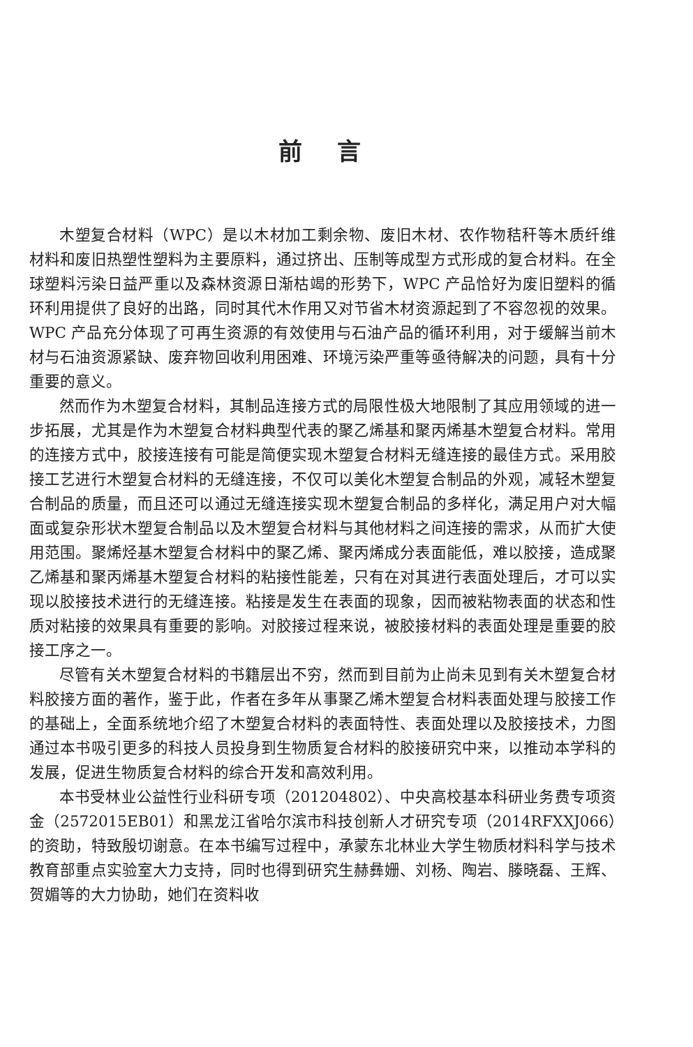前言
木塑复合材料（WPC）是以木材加工剩余物、废旧木材、农作物秸秆等木质纤维材料和废旧热塑性塑料为主要原料，通过挤出、压制等成型方式形成的复合材料。在全球塑料污染日益严重以及森林资源日渐枯竭的形势下，WPC 产品恰好为废旧塑料的循环利用提供了良好的出路，同时其代木作用又对节省木材资源起到了不容忽视的效果。WPC 产品充分体现了可再生资源的有效使用与石油产品的循环利用，对于缓解当前木材与石油资源紧缺、废弃物回收利用困难、环境污染严重等亟待解决的问题，具有十分重要的意义。
然而作为木塑复合材料，其制品连接方式的局限性极大地限制了其应用领域的进一步拓展，尤其是作为木塑复合材料典型代表的聚乙烯基和聚丙烯基木塑复合材料。常用的连接方式中，胶接连接有可能是简便实现木塑复合材料无缝连接的最佳方式。采用胶接工艺进行木塑复合材料的无缝连接，不仅可以美化木塑复合制品的外观，减轻木塑复合制品的质量，而且还可以通过无缝连接实现木塑复合制品的多样化，满足用户对大幅面或复杂形状木塑复合制品以及木塑复合材料与其他材料之间连接的需求，从而扩大使用范围。聚烯烃基木塑复合材料中的聚乙烯、聚丙烯成分表面能低，难以胶接，造成聚乙烯基和聚丙烯基木塑复合材料的粘接性能差，只有在对其进行表面处理后，才可以实现以胶接技术进行的无缝连接。粘接是发生在表面的现象，因而被粘物表面的状态和性质对粘接的效果具有重要的影响。对胶接过程来说，被胶接材料的表面处理是重要的胶接工序之一。
尽管有关木塑复合材料的书籍层出不穷，然而到目前为止尚未见到有关木塑复合材料胶接方面的著作，鉴于此，作者在多年从事聚乙烯木塑复合材料表面处理与胶接工作的基础上，全面系统地介绍了木塑复合材料的表面特性、表面处理以及胶接技术，力图通过本书吸引更多的科技人员投身到生物质复合材料的胶接研究中来，以推动本学科的发展，促进生物质复合材料的综合开发和高效利用。
本书受林业公益性行业科研专项（201204802）、中央高校基本科研业务费专项资金（2572015EB01）和黑龙江省哈尔滨市科技创新人才研究专项（2014RFXXJ066）的资助，特致殷切谢意。在本书编写过程中，承蒙东北林业大学生物质材料科学与技术教育部重点实验室大力支持，同时也得到研究生赫彝姗、刘杨、陶岩、滕晓磊、王辉、贺媚等的大力协助，她们在资料收